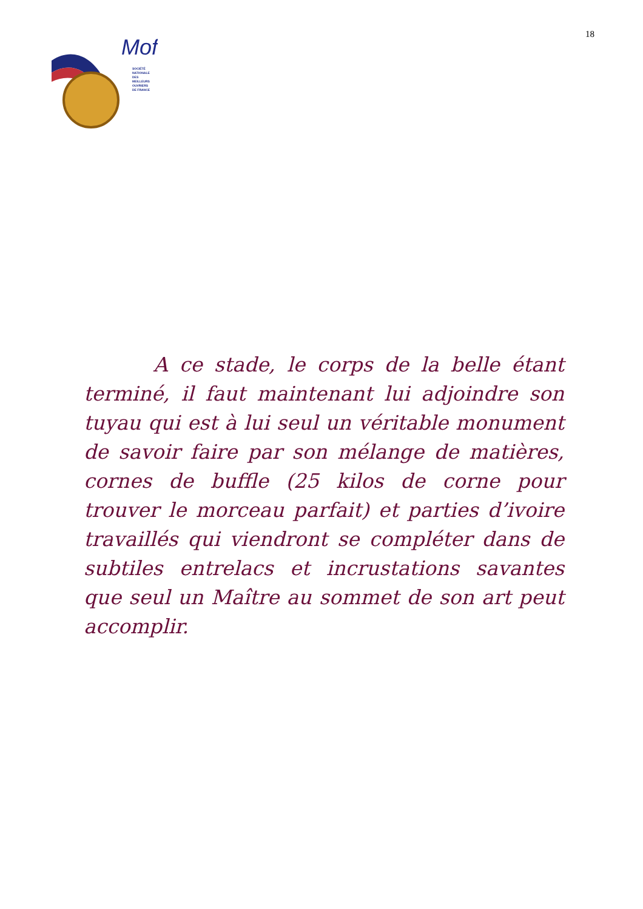Mof
SOCIÉTÉ
NATIONALE
DES
MEILLEURS
OUVRIERS
DE FRANCE
18
A ce stade, le corps de la belle étant terminé, il faut maintenant lui adjoindre son tuyau qui est à lui seul un véritable monument de savoir faire par son mélange de matières, cornes de buffle (25 kilos de corne pour trouver le morceau parfait) et parties d’ivoire travaillés qui viendront se compléter dans de subtiles entrelacs et incrustations savantes que seul un Maître au sommet de son art peut accomplir.